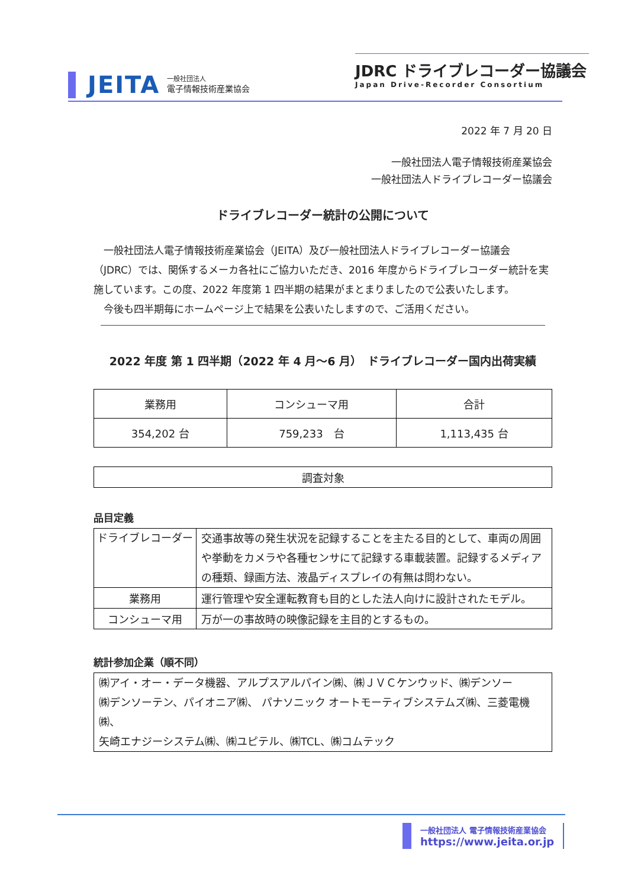JEITA
一般社団法人
電子情報技術産業協会
JDRC ドライブレコーダー協議会
Japan Drive-Recorder Consortium
2022 年 7 月 20 日
一般社団法人電子情報技術産業協会
一般社団法人ドライブレコーダー協議会
ドライブレコーダー統計の公開について
　一般社団法人電子情報技術産業協会（JEITA）及び一般社団法人ドライブレコーダー協議会（JDRC）では、関係するメーカ各社にご協力いただき、2016 年度からドライブレコーダー統計を実施しています。この度、2022 年度第 1 四半期の結果がまとまりましたので公表いたします。
　今後も四半期毎にホームページ上で結果を公表いたしますので、ご活用ください。
2022 年度 第 1 四半期（2022 年 4 月～6 月）　ドライブレコーダー国内出荷実績
| 業務用 | コンシューマ用 | 合計 |
| --- | --- | --- |
| 354,202 台 | 759,233 台 | 1,113,435 台 |
| 調査対象 |
品目定義
| ドライブレコーダー | 交通事故等の発生状況を記録することを主たる目的として、車両の周囲や挙動をカメラや各種センサにて記録する車載装置。記録するメディアの種類、録画方法、液晶ディスプレイの有無は問わない。 |
| 業務用 | 運行管理や安全運転教育も目的とした法人向けに設計されたモデル。 |
| コンシューマ用 | 万が一の事故時の映像記録を主目的とするもの。 |
統計参加企業（順不同）
| ㈱アイ・オー・データ機器、アルプスアルパイン㈱、㈱ＪＶＣケンウッド、㈱デンソー ㈱デンソーテン、パイオニア㈱、 パナソニック オートモーティブシステムズ㈱、三菱電機㈱、 矢崎エナジーシステム㈱、㈱ユピテル、㈱TCL、㈱コムテック |
一般社団法人 電子情報技術産業協会
https://www.jeita.or.jp